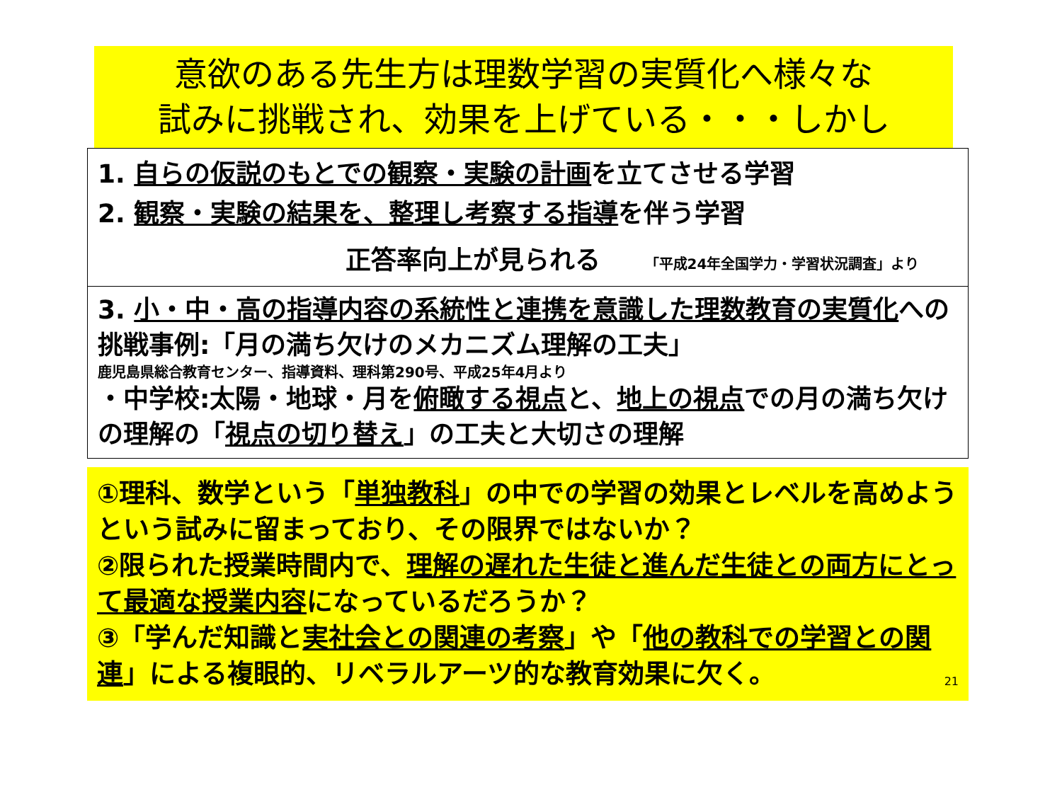意欲のある先生方は理数学習の実質化へ様々な
試みに挑戦され、効果を上げている・・・しかし
1. 自らの仮説のもとでの観察・実験の計画を立てさせる学習
2. 観察・実験の結果を、整理し考察する指導を伴う学習
正答率向上が見られる 「平成24年全国学力・学習状況調査」より
3. 小・中・高の指導内容の系統性と連携を意識した理数教育の実質化への挑戦事例:「月の満ち欠けのメカニズム理解の工夫」
鹿児島県総合教育センター、指導資料、理科第290号、平成25年4月より
・中学校:太陽・地球・月を俯瞰する視点と、地上の視点での月の満ち欠けの理解の「視点の切り替え」の工夫と大切さの理解
①理科、数学という「単独教科」の中での学習の効果とレベルを高めようという試みに留まっており、その限界ではないか？
②限られた授業時間内で、理解の遅れた生徒と進んだ生徒との両方にとって最適な授業内容になっているだろうか？
③「学んだ知識と実社会との関連の考察」や「他の教科での学習との関連」による複眼的、リベラルアーツ的な教育効果に欠く。 21